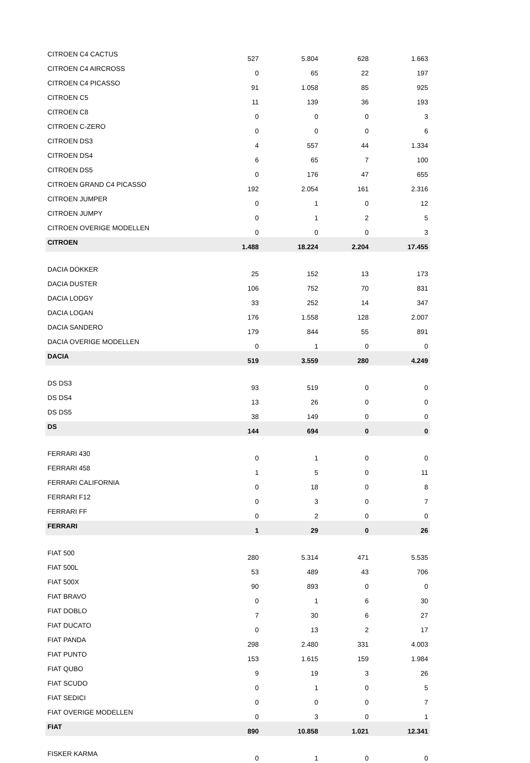| CITROEN C4 CACTUS | 527 | 5.804 | 628 | 1.663 |
| CITROEN C4 AIRCROSS | 0 | 65 | 22 | 197 |
| CITROEN C4 PICASSO | 91 | 1.058 | 85 | 925 |
| CITROEN C5 | 11 | 139 | 36 | 193 |
| CITROEN C8 | 0 | 0 | 0 | 3 |
| CITROEN C-ZERO | 0 | 0 | 0 | 6 |
| CITROEN DS3 | 4 | 557 | 44 | 1.334 |
| CITROEN DS4 | 6 | 65 | 7 | 100 |
| CITROEN DS5 | 0 | 176 | 47 | 655 |
| CITROEN GRAND C4 PICASSO | 192 | 2.054 | 161 | 2.316 |
| CITROEN JUMPER | 0 | 1 | 0 | 12 |
| CITROEN JUMPY | 0 | 1 | 2 | 5 |
| CITROEN OVERIGE MODELLEN | 0 | 0 | 0 | 3 |
| CITROEN | 1.488 | 18.224 | 2.204 | 17.455 |
| DACIA DOKKER | 25 | 152 | 13 | 173 |
| DACIA DUSTER | 106 | 752 | 70 | 831 |
| DACIA LODGY | 33 | 252 | 14 | 347 |
| DACIA LOGAN | 176 | 1.558 | 128 | 2.007 |
| DACIA SANDERO | 179 | 844 | 55 | 891 |
| DACIA OVERIGE MODELLEN | 0 | 1 | 0 | 0 |
| DACIA | 519 | 3.559 | 280 | 4.249 |
| DS DS3 | 93 | 519 | 0 | 0 |
| DS DS4 | 13 | 26 | 0 | 0 |
| DS DS5 | 38 | 149 | 0 | 0 |
| DS | 144 | 694 | 0 | 0 |
| FERRARI 430 | 0 | 1 | 0 | 0 |
| FERRARI 458 | 1 | 5 | 0 | 11 |
| FERRARI CALIFORNIA | 0 | 18 | 0 | 8 |
| FERRARI F12 | 0 | 3 | 0 | 7 |
| FERRARI FF | 0 | 2 | 0 | 0 |
| FERRARI | 1 | 29 | 0 | 26 |
| FIAT 500 | 280 | 5.314 | 471 | 5.535 |
| FIAT 500L | 53 | 489 | 43 | 706 |
| FIAT 500X | 90 | 893 | 0 | 0 |
| FIAT BRAVO | 0 | 1 | 6 | 30 |
| FIAT DOBLO | 7 | 30 | 6 | 27 |
| FIAT DUCATO | 0 | 13 | 2 | 17 |
| FIAT PANDA | 298 | 2.480 | 331 | 4.003 |
| FIAT PUNTO | 153 | 1.615 | 159 | 1.984 |
| FIAT QUBO | 9 | 19 | 3 | 26 |
| FIAT SCUDO | 0 | 1 | 0 | 5 |
| FIAT SEDICI | 0 | 0 | 0 | 7 |
| FIAT OVERIGE MODELLEN | 0 | 3 | 0 | 1 |
| FIAT | 890 | 10.858 | 1.021 | 12.341 |
| FISKER KARMA | 0 | 1 | 0 | 0 |